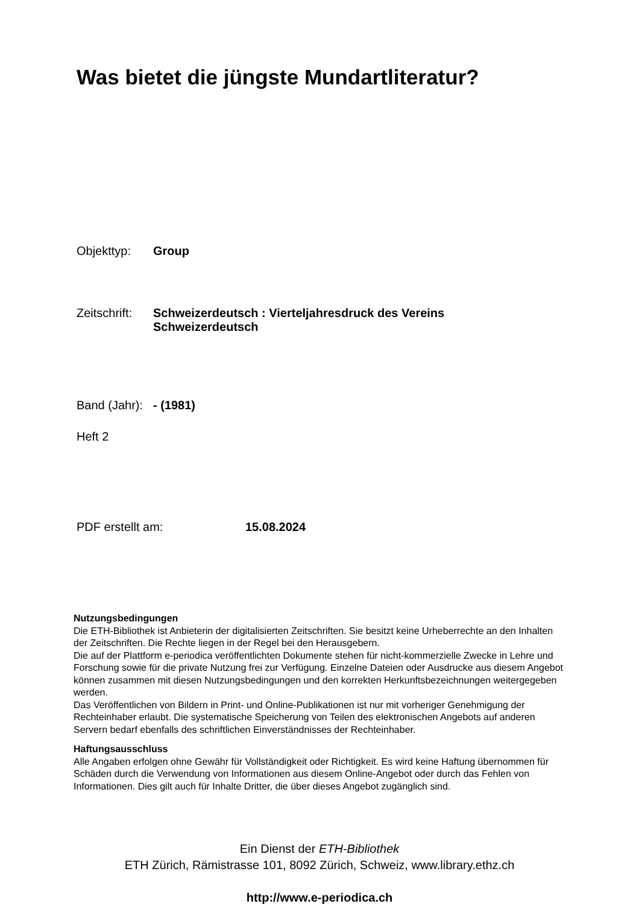Was bietet die jüngste Mundartliteratur?
Objekttyp: Group
Zeitschrift: Schweizerdeutsch : Vierteljahresdruck des Vereins
Schweizerdeutsch
Band (Jahr): - (1981)
Heft 2
PDF erstellt am: 15.08.2024
Nutzungsbedingungen
Die ETH-Bibliothek ist Anbieterin der digitalisierten Zeitschriften. Sie besitzt keine Urheberrechte an den Inhalten der Zeitschriften. Die Rechte liegen in der Regel bei den Herausgebern.
Die auf der Plattform e-periodica veröffentlichten Dokumente stehen für nicht-kommerzielle Zwecke in Lehre und Forschung sowie für die private Nutzung frei zur Verfügung. Einzelne Dateien oder Ausdrucke aus diesem Angebot können zusammen mit diesen Nutzungsbedingungen und den korrekten Herkunftsbezeichnungen weitergegeben werden.
Das Veröffentlichen von Bildern in Print- und Online-Publikationen ist nur mit vorheriger Genehmigung der Rechteinhaber erlaubt. Die systematische Speicherung von Teilen des elektronischen Angebots auf anderen Servern bedarf ebenfalls des schriftlichen Einverständnisses der Rechteinhaber.
Haftungsausschluss
Alle Angaben erfolgen ohne Gewähr für Vollständigkeit oder Richtigkeit. Es wird keine Haftung übernommen für Schäden durch die Verwendung von Informationen aus diesem Online-Angebot oder durch das Fehlen von Informationen. Dies gilt auch für Inhalte Dritter, die über dieses Angebot zugänglich sind.
Ein Dienst der ETH-Bibliothek
ETH Zürich, Rämistrasse 101, 8092 Zürich, Schweiz, www.library.ethz.ch
http://www.e-periodica.ch